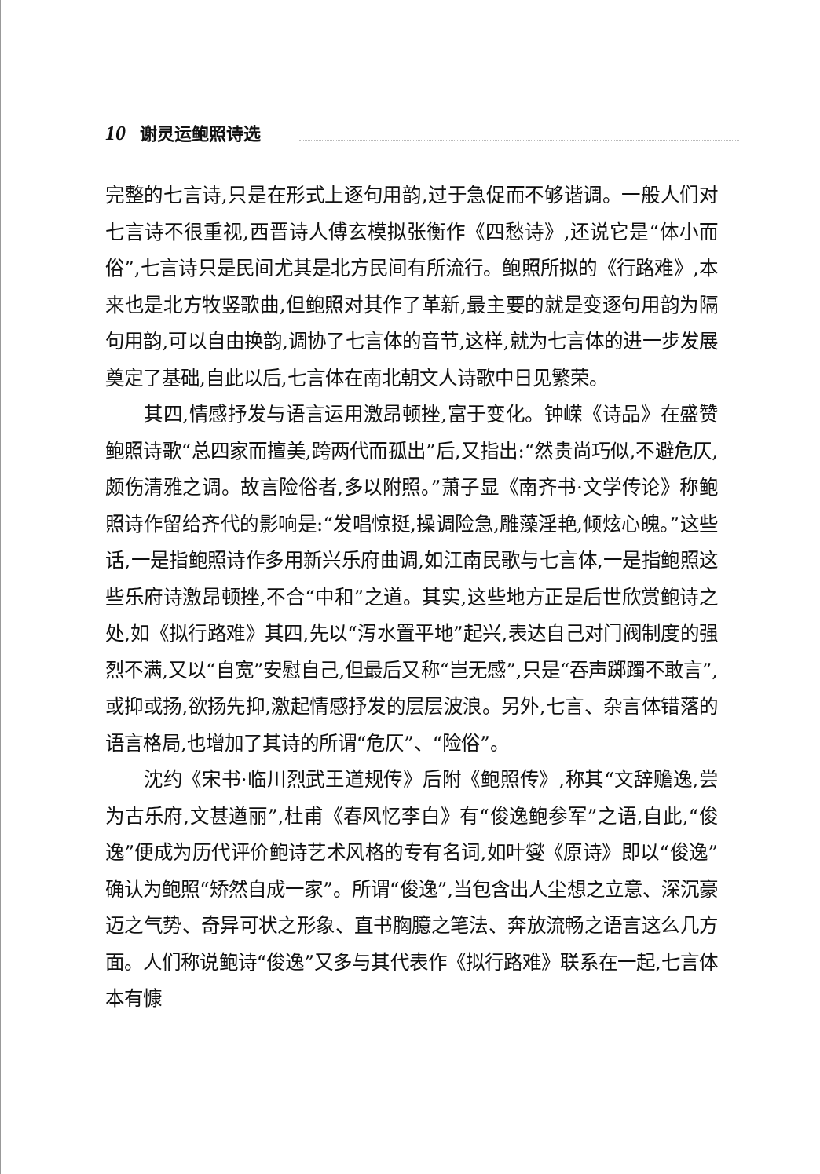10 谢灵运鲍照诗选
完整的七言诗,只是在形式上逐句用韵,过于急促而不够谐调。一般人们对七言诗不很重视,西晋诗人傅玄模拟张衡作《四愁诗》,还说它是“体小而俗”,七言诗只是民间尤其是北方民间有所流行。鲍照所拟的《行路难》,本来也是北方牧竖歌曲,但鲍照对其作了革新,最主要的就是变逐句用韵为隔句用韵,可以自由换韵,调协了七言体的音节,这样,就为七言体的进一步发展奠定了基础,自此以后,七言体在南北朝文人诗歌中日见繁荣。
其四,情感抒发与语言运用激昂顿挫,富于变化。钟嵘《诗品》在盛赞鲍照诗歌“总四家而擅美,跨两代而孤出”后,又指出:“然贵尚巧似,不避危仄,颇伤清雅之调。故言险俗者,多以附照。”萧子显《南齐书·文学传论》称鲍照诗作留给齐代的影响是:“发唱惊挺,操调险急,雕藻淫艳,倾炫心魄。”这些话,一是指鲍照诗作多用新兴乐府曲调,如江南民歌与七言体,一是指鲍照这些乐府诗激昂顿挫,不合“中和”之道。其实,这些地方正是后世欣赏鲍诗之处,如《拟行路难》其四,先以“泻水置平地”起兴,表达自己对门阀制度的强烈不满,又以“自宽”安慰自己,但最后又称“岂无感”,只是“吞声踯躅不敢言”,或抑或扬,欲扬先抑,激起情感抒发的层层波浪。另外,七言、杂言体错落的语言格局,也增加了其诗的所谓“危仄”、“险俗”。
沈约《宋书·临川烈武王道规传》后附《鲍照传》,称其“文辞赡逸,尝为古乐府,文甚遒丽”,杜甫《春风忆李白》有“俊逸鲍参军”之语,自此,“俊逸”便成为历代评价鲍诗艺术风格的专有名词,如叶燮《原诗》即以“俊逸”确认为鲍照“矫然自成一家”。所谓“俊逸”,当包含出人尘想之立意、深沉豪迈之气势、奇异可状之形象、直书胸臆之笔法、奔放流畅之语言这么几方面。人们称说鲍诗“俊逸”又多与其代表作《拟行路难》联系在一起,七言体本有慷